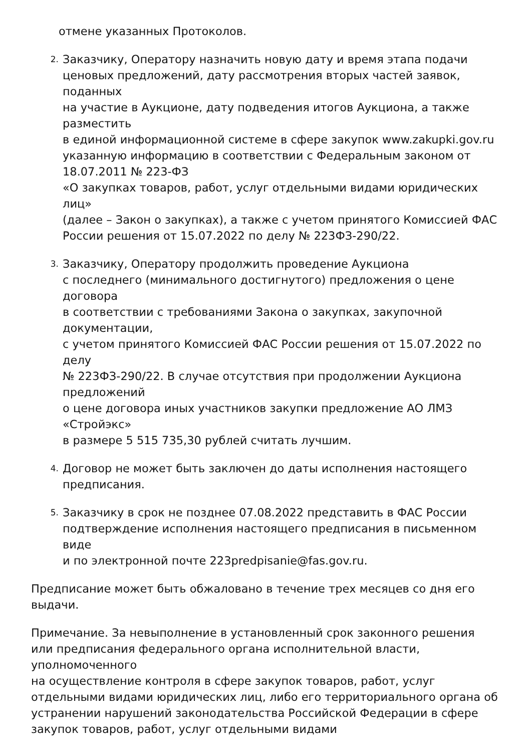отмене указанных Протоколов.
2.
Заказчику, Оператору назначить новую дату и время этапа подачи ценовых предложений, дату рассмотрения вторых частей заявок, поданных
на участие в Аукционе, дату подведения итогов Аукциона, а также разместить
в единой информационной системе в сфере закупок www.zakupki.gov.ru указанную информацию в соответствии с Федеральным законом от 18.07.2011 № 223-ФЗ
«О закупках товаров, работ, услуг отдельными видами юридических лиц»
(далее – Закон о закупках), а также с учетом принятого Комиссией ФАС России решения от 15.07.2022 по делу № 223ФЗ-290/22.
3.
Заказчику, Оператору продолжить проведение Аукциона
с последнего (минимального достигнутого) предложения о цене договора
в соответствии с требованиями Закона о закупках, закупочной документации,
с учетом принятого Комиссией ФАС России решения от 15.07.2022 по делу
№ 223ФЗ-290/22. В случае отсутствия при продолжении Аукциона предложений
о цене договора иных участников закупки предложение АО ЛМЗ «Стройэкс»
в размере 5 515 735,30 рублей считать лучшим.
4.
Договор не может быть заключен до даты исполнения настоящего предписания.
5.
Заказчику в срок не позднее 07.08.2022 представить в ФАС России подтверждение исполнения настоящего предписания в письменном виде
и по электронной почте 223predpisanie@fas.gov.ru.
Предписание может быть обжаловано в течение трех месяцев со дня его выдачи.
Примечание. За невыполнение в установленный срок законного решения или предписания федерального органа исполнительной власти, уполномоченного
на осуществление контроля в сфере закупок товаров, работ, услуг отдельными видами юридических лиц, либо его территориального органа об устранении нарушений законодательства Российской Федерации в сфере закупок товаров, работ, услуг отдельными видами